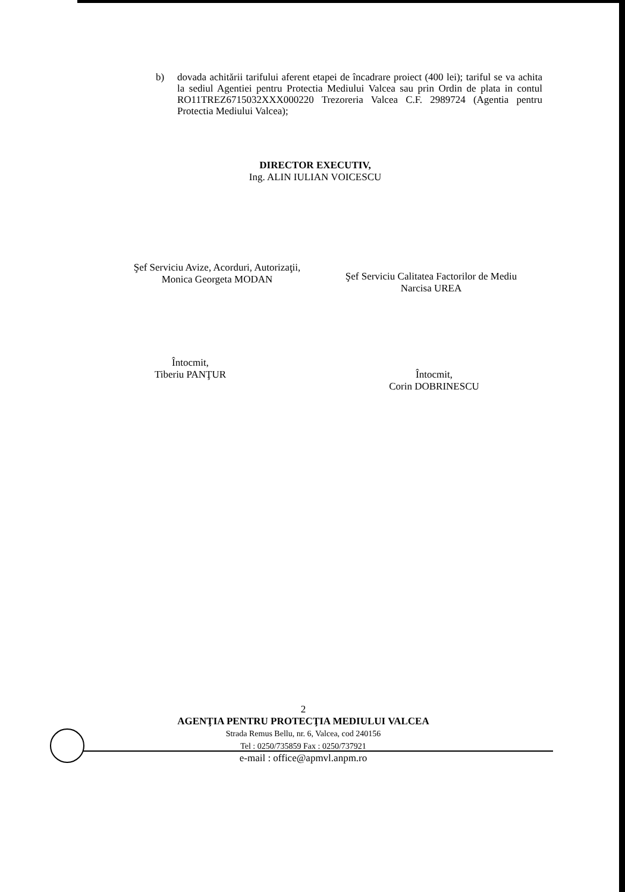b) dovada achitării tarifului aferent etapei de încadrare proiect (400 lei); tariful se va achita la sediul Agentiei pentru Protectia Mediului Valcea sau prin Ordin de plata in contul RO11TREZ6715032XXX000220 Trezoreria Valcea C.F. 2989724 (Agentia pentru Protectia Mediului Valcea);
DIRECTOR EXECUTIV,
Ing. ALIN IULIAN VOICESCU
Şef Serviciu Avize, Acorduri, Autorizaţii,
Monica Georgeta MODAN
Şef Serviciu Calitatea Factorilor de Mediu
Narcisa UREA
Întocmit,
Tiberiu PANŢUR
Întocmit,
Corin DOBRINESCU
2
AGENŢIA PENTRU PROTECŢIA MEDIULUI VALCEA
Strada Remus Bellu, nr. 6, Valcea, cod 240156
Tel : 0250/735859 Fax : 0250/737921
e-mail : office@apmvl.anpm.ro